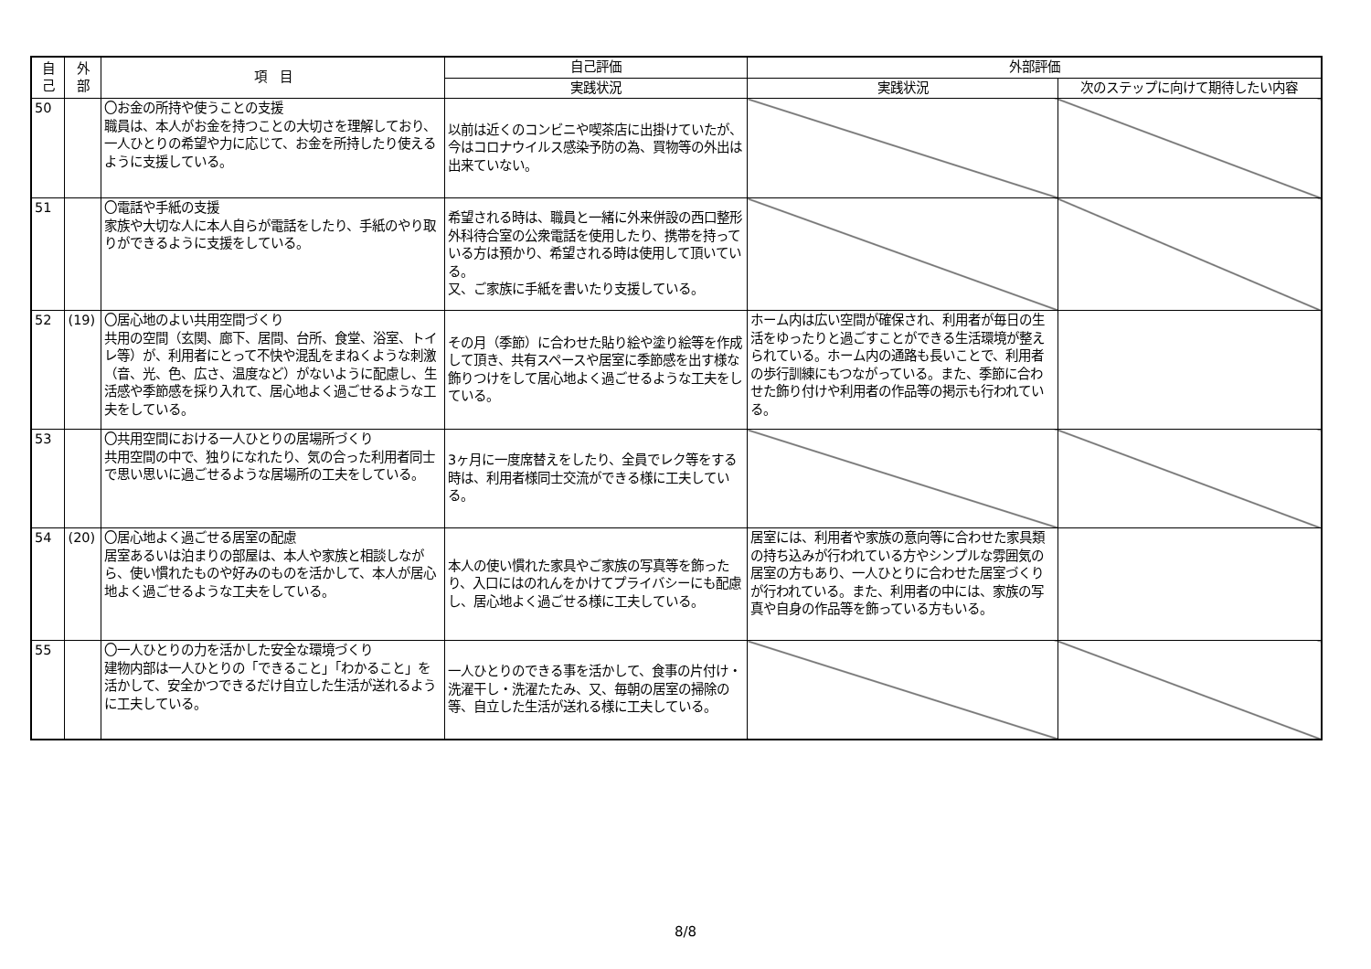| 自 己 | 外 部 | 項 目 | 自己評価 | 外部評価 | |
| --- | --- | --- | --- | --- | --- |
| | | | 実践状況 | 実践状況 | 次のステップに向けて期待したい内容 |
| 50 | | 〇お金の所持や使うことの支援 職員は、本人がお金を持つことの大切さを理解しており、一人ひとりの希望や力に応じて、お金を所持したり使えるように支援している。 | 以前は近くのコンビニや喫茶店に出掛けていたが、今はコロナウイルス感染予防の為、買物等の外出は出来ていない。 | | |
| 51 | | 〇電話や手紙の支援 家族や大切な人に本人自らが電話をしたり、手紙のやり取りができるように支援をしている。 | 希望される時は、職員と一緒に外来併設の西口整形外科待合室の公衆電話を使用したり、携帯を持っている方は預かり、希望される時は使用して頂いている。 又、ご家族に手紙を書いたり支援している。 | | |
| 52 | (19) | 〇居心地のよい共用空間づくり 共用の空間（玄関、廊下、居間、台所、食堂、浴室、トイレ等）が、利用者にとって不快や混乱をまねくような刺激（音、光、色、広さ、温度など）がないように配慮し、生活感や季節感を採り入れて、居心地よく過ごせるような工夫をしている。 | その月（季節）に合わせた貼り絵や塗り絵等を作成して頂き、共有スペースや居室に季節感を出す様な飾りつけをして居心地よく過ごせるような工夫をしている。 | ホーム内は広い空間が確保され、利用者が毎日の生活をゆったりと過ごすことができる生活環境が整えられている。ホーム内の通路も長いことで、利用者の歩行訓練にもつながっている。また、季節に合わせた飾り付けや利用者の作品等の掲示も行われている。 | |
| 53 | | 〇共用空間における一人ひとりの居場所づくり 共用空間の中で、独りになれたり、気の合った利用者同士で思い思いに過ごせるような居場所の工夫をしている。 | 3ヶ月に一度席替えをしたり、全員でレク等をする時は、利用者様同士交流ができる様に工夫している。 | | |
| 54 | (20) | 〇居心地よく過ごせる居室の配慮 居室あるいは泊まりの部屋は、本人や家族と相談しながら、使い慣れたものや好みのものを活かして、本人が居心地よく過ごせるような工夫をしている。 | 本人の使い慣れた家具やご家族の写真等を飾ったり、入口にはのれんをかけてプライバシーにも配慮し、居心地よく過ごせる様に工夫している。 | 居室には、利用者や家族の意向等に合わせた家具類の持ち込みが行われている方やシンプルな雰囲気の居室の方もあり、一人ひとりに合わせた居室づくりが行われている。また、利用者の中には、家族の写真や自身の作品等を飾っている方もいる。 | |
| 55 | | 〇一人ひとりの力を活かした安全な環境づくり 建物内部は一人ひとりの「できること」「わかること」を活かして、安全かつできるだけ自立した生活が送れるように工夫している。 | 一人ひとりのできる事を活かして、食事の片付け・洗濯干し・洗濯たたみ、又、毎朝の居室の掃除の等、自立した生活が送れる様に工夫している。 | | |
8/8